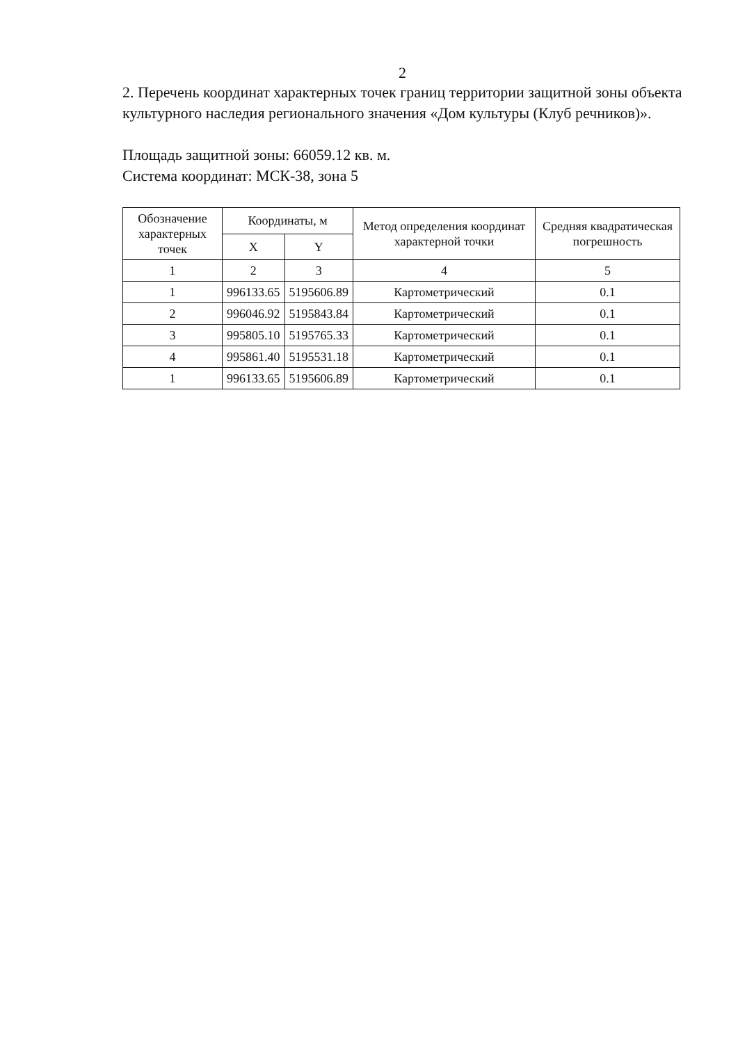2
2. Перечень координат характерных точек границ территории защитной зоны объекта культурного наследия регионального значения «Дом культуры (Клуб речников)».
Площадь защитной зоны: 66059.12 кв. м.
Система координат: МСК-38, зона 5
| Обозначение характерных точек | Координаты, м | | Метод определения координат характерной точки | Средняя квадратическая погрешность |
| --- | --- | --- | --- | --- |
| | X | Y | | |
| 1 | 2 | 3 | 4 | 5 |
| 1 | 996133.65 | 5195606.89 | Картометрический | 0.1 |
| 2 | 996046.92 | 5195843.84 | Картометрический | 0.1 |
| 3 | 995805.10 | 5195765.33 | Картометрический | 0.1 |
| 4 | 995861.40 | 5195531.18 | Картометрический | 0.1 |
| 1 | 996133.65 | 5195606.89 | Картометрический | 0.1 |